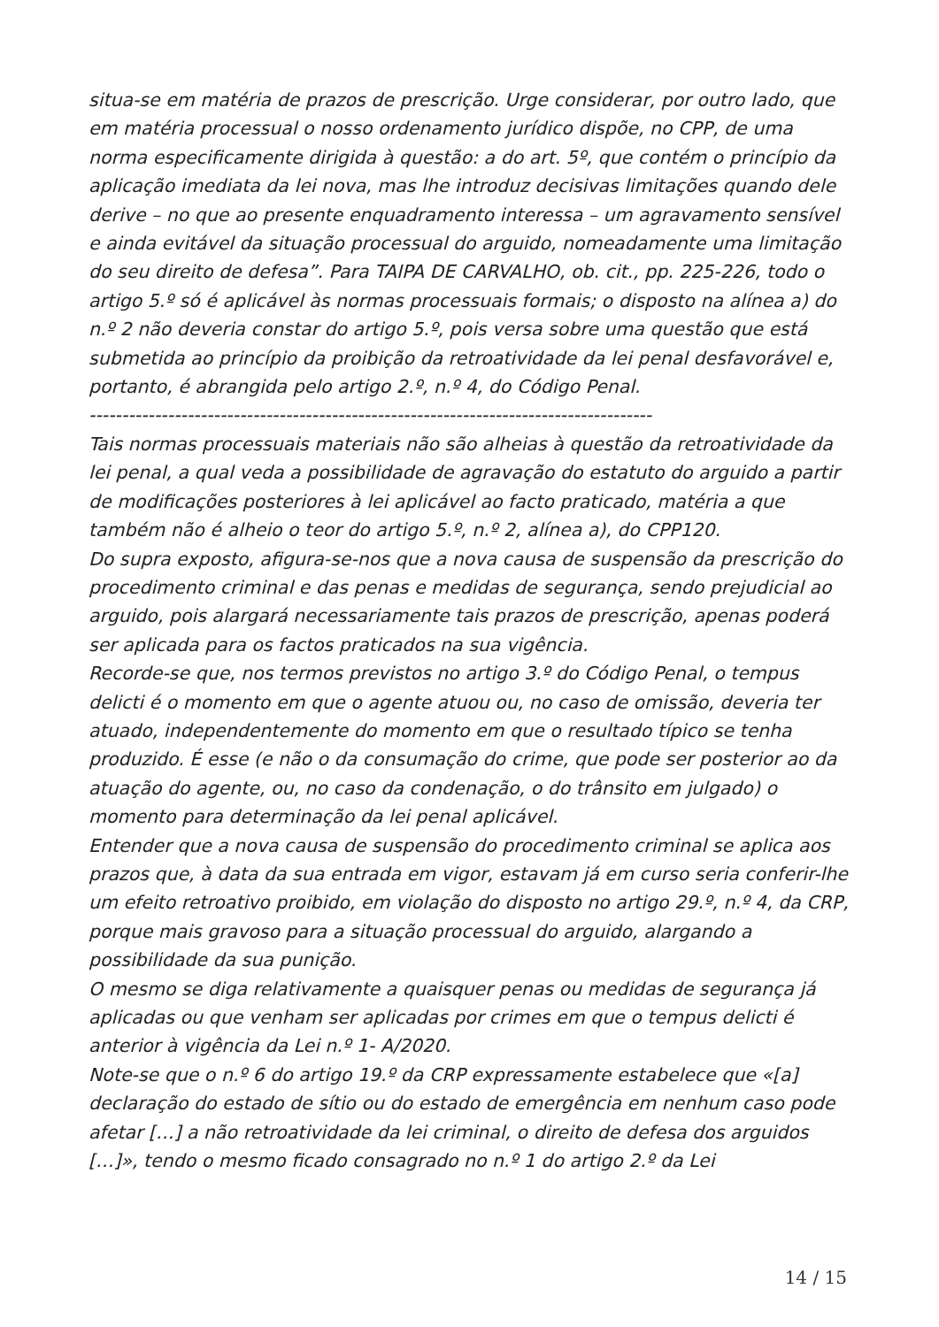situa-se em matéria de prazos de prescrição. Urge considerar, por outro lado, que em matéria processual o nosso ordenamento jurídico dispõe, no CPP, de uma norma especificamente dirigida à questão: a do art. 5º, que contém o princípio da aplicação imediata da lei nova, mas lhe introduz decisivas limitações quando dele derive – no que ao presente enquadramento interessa – um agravamento sensível e ainda evitável da situação processual do arguido, nomeadamente uma limitação do seu direito de defesa”. Para TAIPA DE CARVALHO, ob. cit., pp. 225-226, todo o artigo 5.º só é aplicável às normas processuais formais; o disposto na alínea a) do n.º 2 não deveria constar do artigo 5.º, pois versa sobre uma questão que está submetida ao princípio da proibição da retroatividade da lei penal desfavorável e, portanto, é abrangida pelo artigo 2.º, n.º 4, do Código Penal.
--------------------------------------------------------------------------------------
Tais normas processuais materiais não são alheias à questão da retroatividade da lei penal, a qual veda a possibilidade de agravação do estatuto do arguido a partir de modificações posteriores à lei aplicável ao facto praticado, matéria a que também não é alheio o teor do artigo 5.º, n.º 2, alínea a), do CPP120.
Do supra exposto, afigura-se-nos que a nova causa de suspensão da prescrição do procedimento criminal e das penas e medidas de segurança, sendo prejudicial ao arguido, pois alargará necessariamente tais prazos de prescrição, apenas poderá ser aplicada para os factos praticados na sua vigência.
Recorde-se que, nos termos previstos no artigo 3.º do Código Penal, o tempus delicti é o momento em que o agente atuou ou, no caso de omissão, deveria ter atuado, independentemente do momento em que o resultado típico se tenha produzido. É esse (e não o da consumação do crime, que pode ser posterior ao da atuação do agente, ou, no caso da condenação, o do trânsito em julgado) o momento para determinação da lei penal aplicável.
Entender que a nova causa de suspensão do procedimento criminal se aplica aos prazos que, à data da sua entrada em vigor, estavam já em curso seria conferir-lhe um efeito retroativo proibido, em violação do disposto no artigo 29.º, n.º 4, da CRP, porque mais gravoso para a situação processual do arguido, alargando a possibilidade da sua punição.
O mesmo se diga relativamente a quaisquer penas ou medidas de segurança já aplicadas ou que venham ser aplicadas por crimes em que o tempus delicti é anterior à vigência da Lei n.º 1- A/2020.
Note-se que o n.º 6 do artigo 19.º da CRP expressamente estabelece que «[a] declaração do estado de sítio ou do estado de emergência em nenhum caso pode afetar […] a não retroatividade da lei criminal, o direito de defesa dos arguidos […]», tendo o mesmo ficado consagrado no n.º 1 do artigo 2.º da Lei
14 / 15